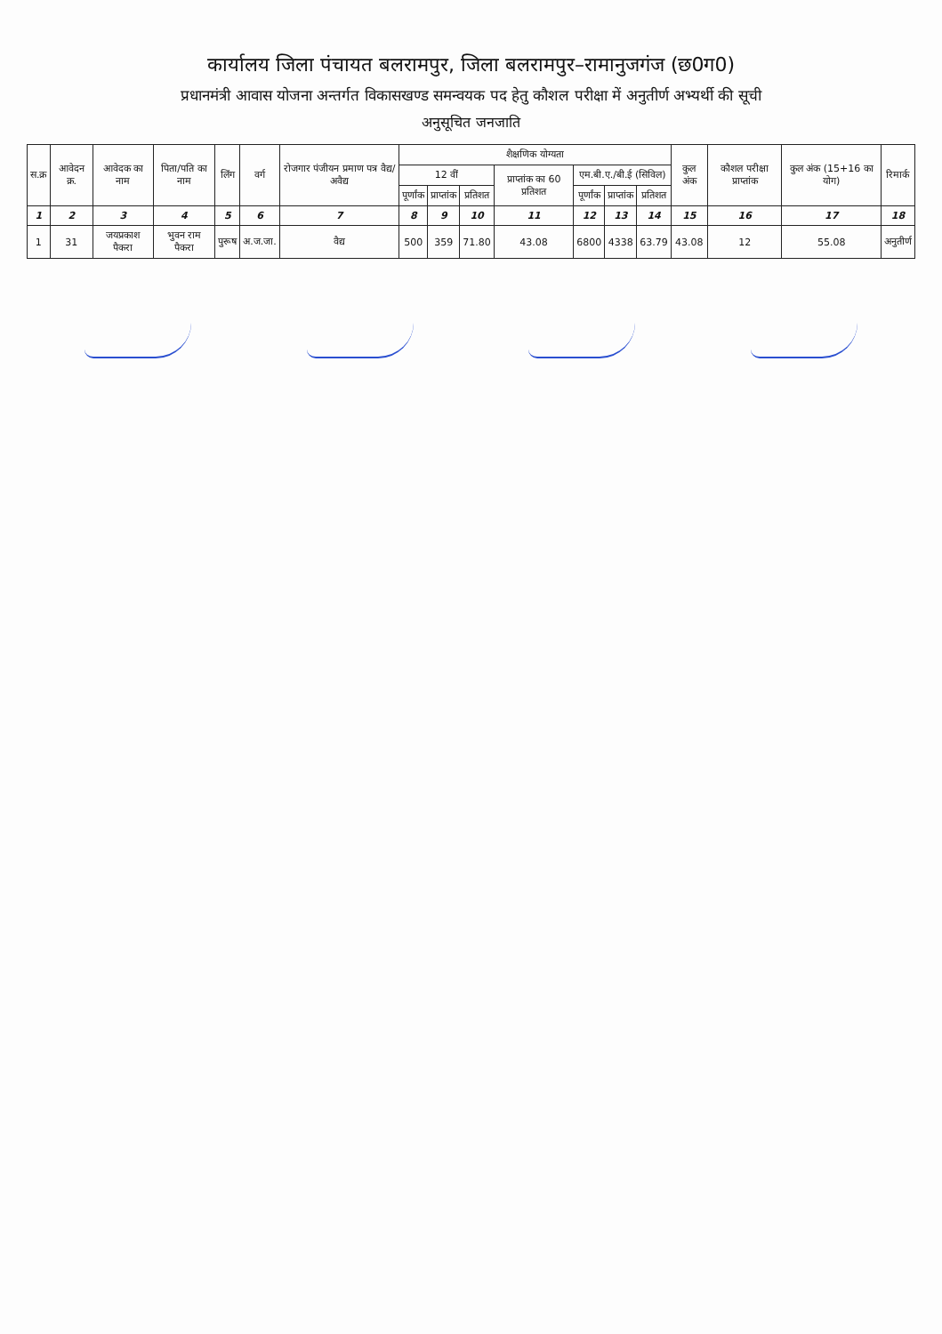कार्यालय जिला पंचायत बलरामपुर, जिला बलरामपुर–रामानुजगंज (छ0ग0)
प्रधानमंत्री आवास योजना अन्तर्गत विकासखण्ड समन्वयक पद हेतु कौशल परीक्षा में अनुतीर्ण अभ्यर्थी की सूची
अनुसूचित जनजाति
| स.क्र | आवेदन क्र. | आवेदक का नाम | पिता/पति का नाम | लिंग | वर्ग | रोजगार पंजीयन प्रमाण पत्र वैद्य/अवैद्य | शैक्षणिक योग्यता | | | | | | | कुल अंक | कौशल परीक्षा प्राप्तांक | कुल अंक (15+16 का योग) | रिमार्क |
| --- | --- | --- | --- | --- | --- | --- | --- | --- | --- | --- | --- | --- | --- | --- | --- | --- | --- |
| | | | | | | | 12 वीं | | | प्राप्तांक का 60 प्रतिशत | एम.बी.ए./बी.ई (सिविल) | | | | | | |
| | | | | | | | पूर्णांक | प्राप्तांक | प्रतिशत | | पूर्णांक | प्राप्तांक | प्रतिशत | | | | |
| 1 | 2 | 3 | 4 | 5 | 6 | 7 | 8 | 9 | 10 | 11 | 12 | 13 | 14 | 15 | 16 | 17 | 18 |
| 1 | 31 | जयप्रकाश पैकरा | भुवन राम पैकरा | पुरूष | अ.ज.जा. | वैद्य | 500 | 359 | 71.80 | 43.08 | 6800 | 4338 | 63.79 | 43.08 | 12 | 55.08 | अनुतीर्ण |